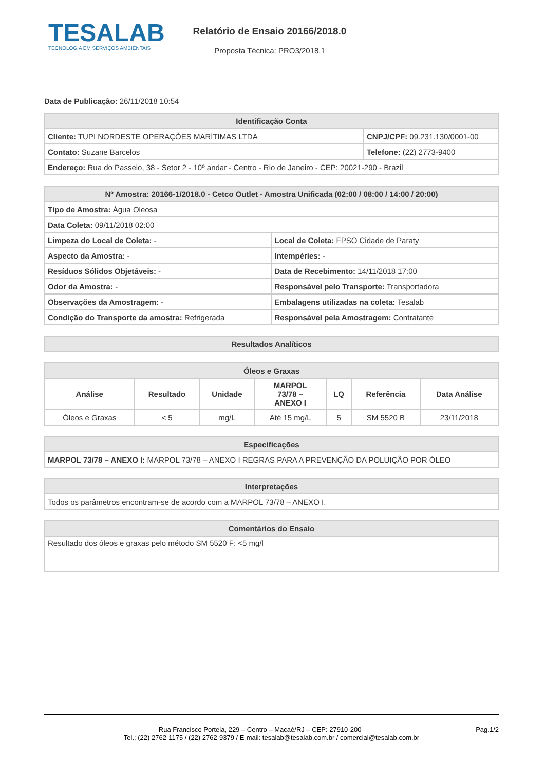TESALAB
TECNOLOGIA EM SERVIÇOS AMBIENTAIS
Relatório de Ensaio 20166/2018.0
Proposta Técnica: PRO3/2018.1
Data de Publicação: 26/11/2018 10:54
| Identificação Conta | |
| --- | --- |
| Cliente: TUPI NORDESTE OPERAÇÕES MARÍTIMAS LTDA | CNPJ/CPF: 09.231.130/0001-00 |
| Contato: Suzane Barcelos | Telefone: (22) 2773-9400 |
| Endereço: Rua do Passeio, 38 - Setor 2 - 10º andar - Centro - Rio de Janeiro - CEP: 20021-290 - Brazil | |
| Nº Amostra: 20166-1/2018.0 - Cetco Outlet - Amostra Unificada (02:00 / 08:00 / 14:00 / 20:00) | |
| --- | --- |
| Tipo de Amostra: Água Oleosa | |
| Data Coleta: 09/11/2018 02:00 | |
| Limpeza do Local de Coleta: - | Local de Coleta: FPSO Cidade de Paraty |
| Aspecto da Amostra: - | Intempéries: - |
| Resíduos Sólidos Objetáveis: - | Data de Recebimento: 14/11/2018 17:00 |
| Odor da Amostra: - | Responsável pelo Transporte: Transportadora |
| Observações da Amostragem: - | Embalagens utilizadas na coleta: Tesalab |
| Condição do Transporte da amostra: Refrigerada | Responsável pela Amostragem: Contratante |
| Resultados Analíticos |
| --- |
| Óleos e Graxas | | | | | | |
| --- | --- | --- | --- | --- | --- | --- |
| Análise | Resultado | Unidade | MARPOL 73/78 – ANEXO I | LQ | Referência | Data Análise |
| Óleos e Graxas | < 5 | mg/L | Até 15 mg/L | 5 | SM 5520 B | 23/11/2018 |
| Especificações |
| --- |
| MARPOL 73/78 – ANEXO I: MARPOL 73/78 – ANEXO I REGRAS PARA A PREVENÇÃO DA POLUIÇÃO POR ÓLEO |
| Interpretações |
| --- |
| Todos os parâmetros encontram-se de acordo com a MARPOL 73/78 – ANEXO I. |
| Comentários do Ensaio |
| --- |
| Resultado dos óleos e graxas pelo método SM 5520 F: <5 mg/l |
Pag.1/2
Rua Francisco Portela, 229 – Centro – Macaé/RJ – CEP: 27910-200
Tel.: (22) 2762-1175 / (22) 2762-9379 / E-mail: tesalab@tesalab.com.br / comercial@tesalab.com.br